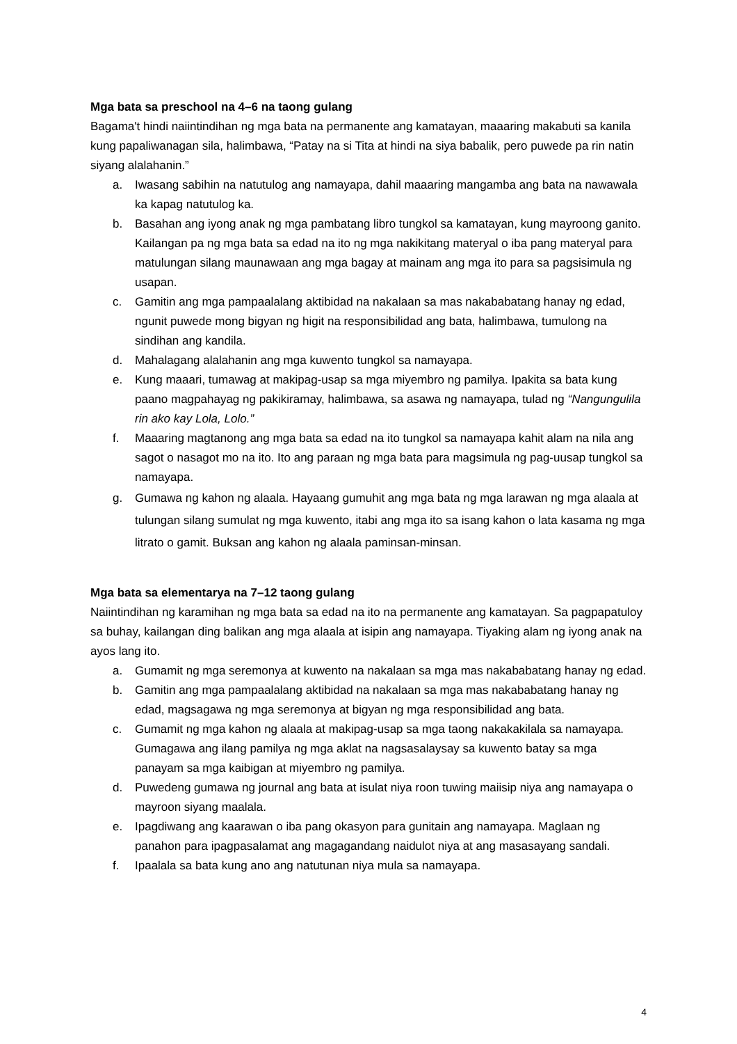Mga bata sa preschool na 4–6 na taong gulang
Bagama't hindi naiintindihan ng mga bata na permanente ang kamatayan, maaaring makabuti sa kanila kung papaliwanagan sila, halimbawa, “Patay na si Tita at hindi na siya babalik, pero puwede pa rin natin siyang alalahanin.”
a. Iwasang sabihin na natutulog ang namayapa, dahil maaaring mangamba ang bata na nawawala ka kapag natutulog ka.
b. Basahan ang iyong anak ng mga pambatang libro tungkol sa kamatayan, kung mayroong ganito. Kailangan pa ng mga bata sa edad na ito ng mga nakikitang materyal o iba pang materyal para matulungan silang maunawaan ang mga bagay at mainam ang mga ito para sa pagsisimula ng usapan.
c. Gamitin ang mga pampaalalang aktibidad na nakalaan sa mas nakababatang hanay ng edad, ngunit puwede mong bigyan ng higit na responsibilidad ang bata, halimbawa, tumulong na sindihan ang kandila.
d. Mahalagang alalahanin ang mga kuwento tungkol sa namayapa.
e. Kung maaari, tumawag at makipag-usap sa mga miyembro ng pamilya. Ipakita sa bata kung paano magpahayag ng pakikiramay, halimbawa, sa asawa ng namayapa, tulad ng “Nangungulila rin ako kay Lola, Lolo.”
f. Maaaring magtanong ang mga bata sa edad na ito tungkol sa namayapa kahit alam na nila ang sagot o nasagot mo na ito. Ito ang paraan ng mga bata para magsimula ng pag-uusap tungkol sa namayapa.
g. Gumawa ng kahon ng alaala. Hayaang gumuhit ang mga bata ng mga larawan ng mga alaala at tulungan silang sumulat ng mga kuwento, itabi ang mga ito sa isang kahon o lata kasama ng mga litrato o gamit. Buksan ang kahon ng alaala paminsan-minsan.
Mga bata sa elementarya na 7–12 taong gulang
Naiintindihan ng karamihan ng mga bata sa edad na ito na permanente ang kamatayan. Sa pagpapatuloy sa buhay, kailangan ding balikan ang mga alaala at isipin ang namayapa. Tiyaking alam ng iyong anak na ayos lang ito.
a. Gumamit ng mga seremonya at kuwento na nakalaan sa mga mas nakababatang hanay ng edad.
b. Gamitin ang mga pampaalalang aktibidad na nakalaan sa mga mas nakababatang hanay ng edad, magsagawa ng mga seremonya at bigyan ng mga responsibilidad ang bata.
c. Gumamit ng mga kahon ng alaala at makipag-usap sa mga taong nakakakilala sa namayapa. Gumagawa ang ilang pamilya ng mga aklat na nagsasalaysay sa kuwento batay sa mga panayam sa mga kaibigan at miyembro ng pamilya.
d. Puwedeng gumawa ng journal ang bata at isulat niya roon tuwing maiisip niya ang namayapa o mayroon siyang maalala.
e. Ipagdiwang ang kaarawan o iba pang okasyon para gunitain ang namayapa. Maglaan ng panahon para ipagpasalamat ang magagandang naidulot niya at ang masasayang sandali.
f. Ipaalala sa bata kung ano ang natutunan niya mula sa namayapa.
4